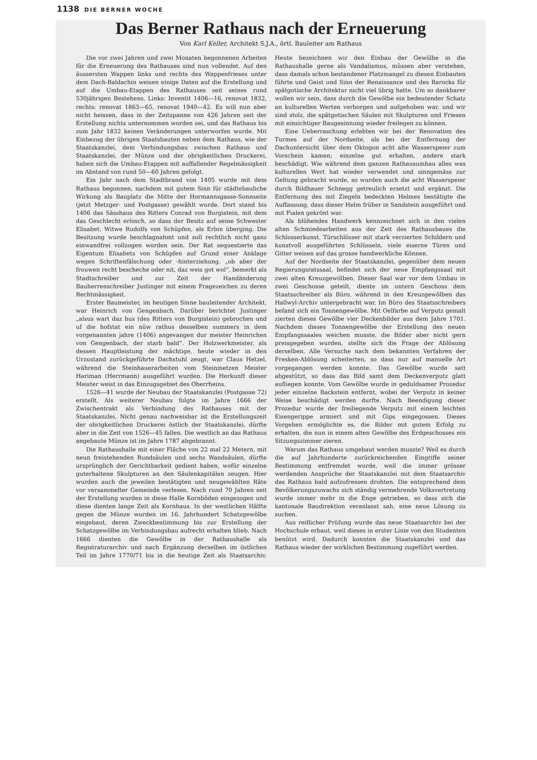1138 DIE BERNER WOCHE
Das Berner Rathaus nach der Erneuerung
Von Karl Keller, Architekt S.J.A., örtl. Bauleiter am Rathaus
Die vor zwei Jahren und zwei Monaten begonnenen Arbeiten für die Erneuerung des Rathauses sind nun vollendet. Auf den äussersten Wappen links und rechts des Wappenfrieses unter dem Dach-Baldachin weisen einige Daten auf die Erstellung und auf die Umbau-Etappen des Rathauses seit seines rund 530jährigen Bestehens. Links: Inventit 1406—16, renovat 1832, rechts: renovat 1863—65, renovat 1940—42. Es will nun aber nicht heissen, dass in der Zeitspanne von 426 Jahren seit der Erstellung nichts unternommen worden sei, und das Rathaus bis zum Jahr 1832 keinen Veränderungen unterworfen wurde. Mit Einbezug der übrigen Staatsbauten neben dem Rathaus, wie der Staatskanzlei, dem Verbindungsbau zwischen Rathaus und Staatskanzlei, der Münze und der obrigkeitlichen Druckerei, haben sich die Umbau-Etappen mit auffallender Regelmässigkeit im Abstand von rund 50—60 Jahren gefolgt.
Ein Jahr nach dem Stadtbrand von 1405 wurde mit dem Rathaus begonnen, nachdem mit gutem Sinn für städtebauliche Wirkung als Bauplatz die Mitte der Hormannsgasse-Sonnseite (jetzt Metzger- und Postgasse) gewählt wurde. Dort stand bis 1406 das Sässhaus des Ritters Conrad von Burgistein, mit dem das Geschlecht erlosch, so dass der Besitz auf seine Schwester Elisabet, Witwe Rudolfs von Schüpfen, als Erbin überging. Die Besitzung wurde beschlagnahmt und soll rechtlich nicht ganz einwandfrei vollzogen worden sein. Der Rat sequestierte das Eigentum Elisabets von Schüpfen auf Grund einer Anklage wegen Schriftenfälschung oder -hinterziehung. „ob aber der frouwen recht bescheche oder nit, daz weis got wol“, bemerkt als Stadtschreiber und zur Zeit der Handänderung Bauherrenschreiber Justinger mit einem Fragezeichen zu deren Rechtmässigkeit.
Erster Baumeister, im heutigen Sinne bauleitender Architekt, war Heinrich von Gengenbach. Darüber berichtet Justinger „alsus wart daz hus (des Ritters von Burgistein) gebrochen und uf die hofstat ein nüw rathus desselben summers in dem vorgenannten jahre (1406) angevangen dur meister Heinrichen von Gengenbach, der starb bald“. Der Holzwerkmeister, als dessen Hauptleistung der mächtige, heute wieder in den Urzustand zurückgeführte Dachstuhl zeugt, war Claus Hetzel, während die Steinhauerarbeiten vom Steinmetzen Meister Hariman (Herrmann) ausgeführt wurden. Die Herkunft dieser Meister weist in das Einzugsgebiet des Oberrheins.
1526—41 wurde der Neubau der Staatskanzlei (Postgasse 72) erstellt. Als weiterer Neubau folgte im Jahre 1666 der Zwischentrakt als Verbindung des Rathauses mit der Staatskanzlei. Nicht genau nachweisbar ist die Erstellungszeit der obrigkeitlichen Druckerei östlich der Staatskanzlei, dürfte aber in die Zeit von 1526—45 fallen. Die westlich an das Rathaus angebaute Münze ist im Jahre 1787 abgebrannt.
Die Rathaushalle mit einer Fläche von 22 mal 22 Metern, mit neun freistehenden Rundsäulen und sechs Wandsäulen, dürfte ursprünglich der Gerichtbarkeit gedient haben, wofür einzelne guterhaltene Skulpturen an den Säulenkapitälen zeugen. Hier wurden auch die jeweilen bestätigten und neugewählten Räte vor versammelter Gemeinde verlesen. Nach rund 70 Jahren seit der Erstellung wurden in diese Halle Kornböden eingezogen und diese dienten lange Zeit als Kornhaus. In der westlichen Hälfte gegen die Münze wurden im 16. Jahrhundert Schatzgewölbe eingebaut, deren Zweckbestimmung bis zur Erstellung der Schatzgewölbe im Verbindungsbau aufrecht erhalten blieb. Nach 1666 dienten die Gewölbe in der Rathaushalle als Registraturarchiv und nach Ergänzung derselben im östlichen Teil im Jahre 1770/71 bis in die heutige Zeit als Staatsarchiv. Heute bezeichnen wir den Einbau der Gewölbe in die Rathaushalle gerne als Vandalismus, müssen aber verstehen, dass damals schon bestandener Platzmangel zu diesen Einbauten führte und Geist und Sinn der Renaissance und des Barocks für spätgotische Architektur nicht viel übrig hatte. Um so dankbarer wollen wir sein, dass durch die Gewölbe ein bedeutender Schatz an kulturellen Werten verborgen und aufgehoben war, und wir sind stolz, die spätgotischen Säulen mit Skulpturen und Friesen mit einsichtiger Baugesinnung wieder freilegen zu können.
Eine Ueberraschung erlebten wir bei der Renovation des Turmes auf der Nordseite, als bei der Entfernung der Dachuntersicht über dem Oktogon acht alte Wasserspeier zum Vorschein kamen; einzelne gut erhalten, andere stark beschädigt. Wie während dem ganzen Rathausumbau alles was kulturellen Wert hat wieder verwendet und sinngemäss zur Geltung gebracht wurde, so wurden auch die acht Wasserspeier durch Bildhauer Schnegg getreulich ersetzt und ergänzt. Die Entfernung des mit Ziegeln bedeckten Helmes bestätigte die Auffassung, dass dieser Helm früher in Sandstein ausgeführt und mit Fialen gekrönt war.
Als blühendes Handwerk kennzeichnet sich in den vielen alten Schmiedearbeiten aus der Zeit des Rathausbaues die Schlosserkunst. Türschlösser mit stark verzierten Schildern und kunstvoll ausgeführten Schlüsseln, viele eiserne Türen und Gitter weisen auf das grosse handwerkliche Können.
Auf der Nordseite der Staatskanzlei, gegenüber dem neuen Regierungsratssaal, befindet sich der neue Empfangssaal mit zwei alten Kreuzgewölben. Dieser Saal war vor dem Umbau in zwei Geschosse geteilt, diente im untern Geschoss dem Staatsschreiber als Büro, während in den Kreuzgewölben das Hallwyl-Archiv untergebracht war. Im Büro des Staatsschreibers befand sich ein Tonnengewölbe. Mit Oelfarbe auf Verputz gemalt zierten dieses Gewölbe vier Deckenbilder aus dem Jahre 1701. Nachdem dieses Tonnengewölbe der Erstellung des neuen Empfangssaales weichen musste, die Bilder aber nicht gern preisgegeben wurden, stellte sich die Frage der Ablösung derselben. Alle Versuche nach dem bekannten Verfahren der Fresken-Ablösung scheiterten, so dass nur auf manuelle Art vorgegangen werden konnte. Das Gewölbe wurde satt abgestützt, so dass das Bild samt dem Deckenverputz glatt aufliegen konnte. Vom Gewölbe wurde in geduldsamer Prozedur jeder einzelne Backstein entfernt, wobei der Verputz in keiner Weise beschädigt werden durfte. Nach Beendigung dieser Prozedur wurde der freiliegende Verputz mit einem leichten Eisengerippe armiert und mit Gips eingegossen. Dieses Vorgehen ermöglichte es, die Bilder mit gutem Erfolg zu erhalten, die nun in einem alten Gewölbe des Erdgeschosses ein Sitzungszimmer zieren.
Warum das Rathaus umgebaut werden musste? Weil es durch die auf Jahrhunderte zurückreichenden Eingriffe seiner Bestimmung entfremdet wurde, weil die immer grösser werdenden Ansprüche der Staatskanzlei mit dem Staatsarchiv das Rathaus bald aufzufressen drohten. Die entsprechend dem Bevölkerungszuwachs sich ständig vermehrende Volksvertretung wurde immer mehr in die Enge getrieben, so dass sich die kantonale Baudirektion veranlasst sah, eine neue Lösung zu suchen.
Aus reiflicher Prüfung wurde das neue Staatsarchiv bei der Hochschule erbaut, weil dieses in erster Linie von den Studenten benützt wird. Dadurch konnten die Staatskanzlei und das Rathaus wieder der wirklichen Bestimmung zugeführt werden.